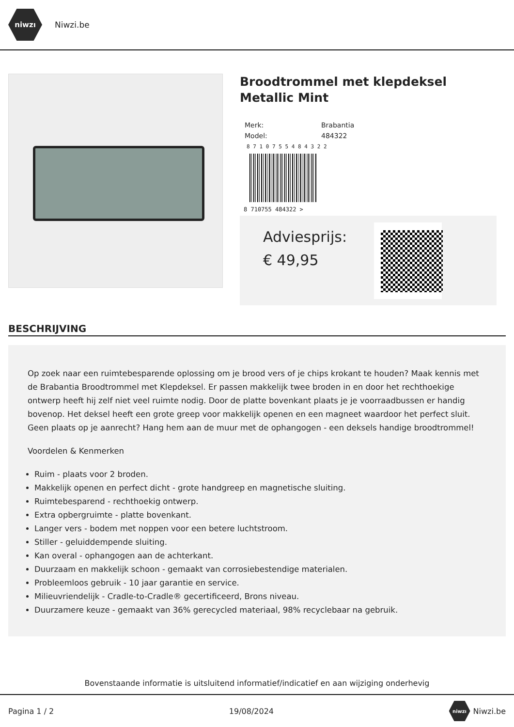niwzı
Niwzi.be
Broodtrommel met klepdeksel Metallic Mint
| Merk: | Brabantia |
| Model: | 484322 |
8 7 1 0 7 5 5 4 8 4 3 2 2
8 710755 484322 >
Adviesprijs:
€ 49,95
BESCHRIJVING
Op zoek naar een ruimtebesparende oplossing om je brood vers of je chips krokant te houden? Maak kennis met de Brabantia Broodtrommel met Klepdeksel. Er passen makkelijk twee broden in en door het rechthoekige ontwerp heeft hij zelf niet veel ruimte nodig. Door de platte bovenkant plaats je je voorraadbussen er handig bovenop. Het deksel heeft een grote greep voor makkelijk openen en een magneet waardoor het perfect sluit. Geen plaats op je aanrecht? Hang hem aan de muur met de ophangogen - een deksels handige broodtrommel!
Voordelen & Kenmerken
Ruim - plaats voor 2 broden.
Makkelijk openen en perfect dicht - grote handgreep en magnetische sluiting.
Ruimtebesparend - rechthoekig ontwerp.
Extra opbergruimte - platte bovenkant.
Langer vers - bodem met noppen voor een betere luchtstroom.
Stiller - geluiddempende sluiting.
Kan overal - ophangogen aan de achterkant.
Duurzaam en makkelijk schoon - gemaakt van corrosiebestendige materialen.
Probleemloos gebruik - 10 jaar garantie en service.
Milieuvriendelijk - Cradle-to-Cradle® gecertificeerd, Brons niveau.
Duurzamere keuze - gemaakt van 36% gerecycled materiaal, 98% recyclebaar na gebruik.
Bovenstaande informatie is uitsluitend informatief/indicatief en aan wijziging onderhevig
Pagina 1 / 2 19/08/2024 niwzı Niwzi.be